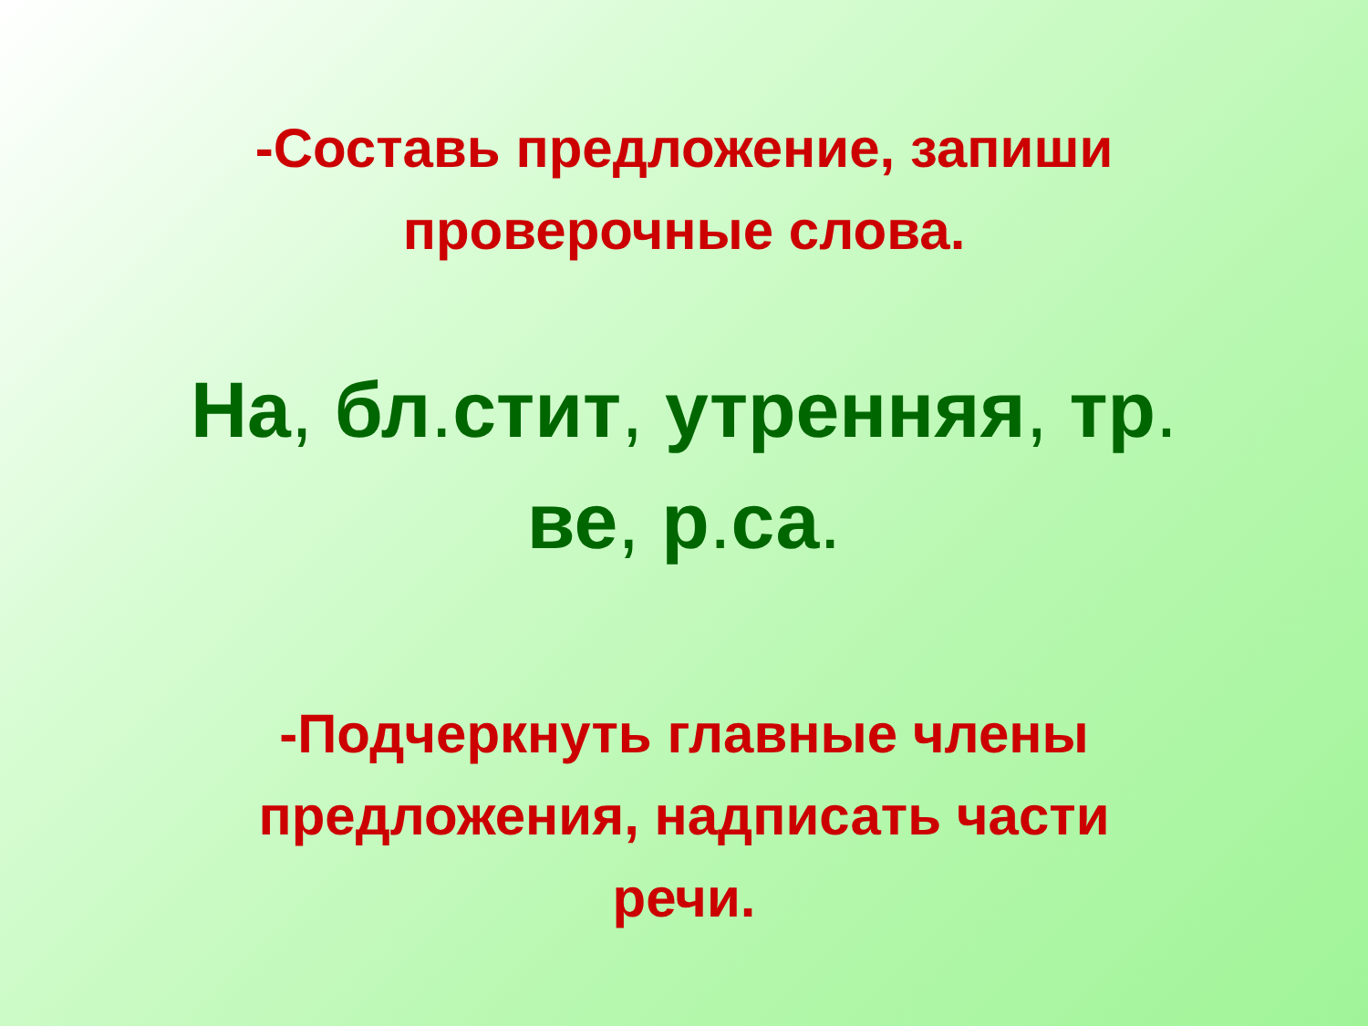-Составь предложение, запиши
проверочные слова.
На, бл. стит, утренняя, тр.
ве, р. са.
-Подчеркнуть главные члены
предложения, надписать части
речи.